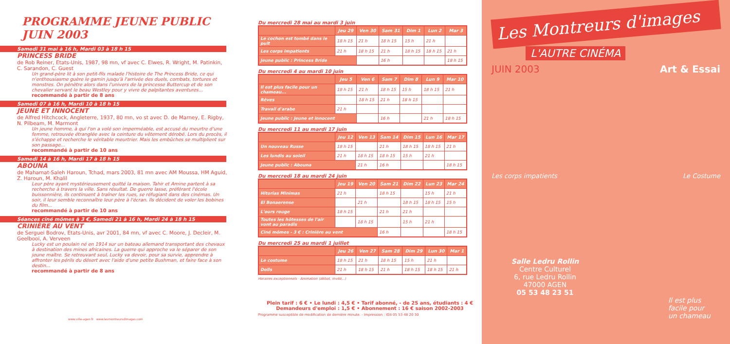PROGRAMME JEUNE PUBLIC JUIN 2003
Samedi 31 mai à 16 h, Mardi 03 à 18 h 15
PRINCESS BRIDE
de Rob Reiner, Etats-Unis, 1987, 98 mn, vf avec C. Elwes, R. Wright, M. Patinkin, C. Sarandon, C. Guest
Un grand-père lit à son petit-fils malade l'histoire de The Princess Bride, ce qui n'enthousiasme guère le gamin jusqu'à l'arrivée des duels, combats, tortures et monstres. On pénètre alors dans l'univers de la princesse Buttercup et de son chevalier servant le beau Westley pour y vivre de palpitantes aventures…
recommandé à partir de 8 ans
Samedi 07 à 16 h, Mardi 10 à 18 h 15
JEUNE ET INNOCENT
de Alfred Hitchcock, Angleterre, 1937, 80 mn, vo st avec D. de Marney, E. Rigby, N. Pilbeam, M. Marmont
Un jeune homme, à qui l'on a volé son imperméable, est accusé du meurtre d'une femme, retrouvée étranglée avec la ceinture du vêtement dérobé. Lors du procès, il s'échappe et recherche le véritable meurtrier. Mais les embûches se multiplient sur son passage...
recommandé à partir de 10 ans
Samedi 14 à 16 h, Mardi 17 à 18 h 15
ABOUNA
de Mahamat-Saleh Haroun, Tchad, mars 2003, 81 mn avec AM Moussa, HM Aguid, Z. Haroun, M. Khalil
Leur père ayant mystérieusement quitté la maison, Tahir et Amine partent à sa recherche à travers la ville. Sans résultat. De guerre lasse, préférant l'école buissonnière, ils continuent à traîner les rues, se réfugiant dans des cinémas. Un soir, il leur semble reconnaître leur père à l'écran. Ils décident de voler les bobines du film...
recommandé à partir de 10 ans
Séances ciné mômes à 3 €, Samedi 21 à 16 h, Mardi 24 à 18 h 15
CRINIÈRE AU VENT
de Serguei Bodrov, Etats-Unis, avr 2001, 84 mn, vf avec C. Moore, J. Decleir, M. Geelbooi, A. Verveen
Lucky est un poulain né en 1914 sur un bateau allemand transportant des chevaux à destination des mines africaines. La guerre qui approche va le séparer de son jeune maître. Se retrouvant seul, Lucky va devoir, pour sa survie, apprendre à affronter les périls du désert avec l'aide d'une petite Bushman, et faire face à son destin...
recommandé à partir de 8 ans
www.ville-agen.fr www.lesmontreursdimages.com
Du mercredi 28 mai au mardi 3 juin
| | Jeu 29 | Ven 30 | Sam 31 | Dim 1 | Lun 2 | Mar 3 |
| --- | --- | --- | --- | --- | --- | --- |
| Le cochon est tombé dans le puit | 18 h 15 | 21 h | 18 h 15 | 15 h | 21 h | |
| Les corps impatients | 21 h | 18 h 15 | 21 h | 18 h 15 | 18 h 15 | 21 h |
| Jeune public : Princess Bride | | | 16 h | | | 18 h 15 |
Du mercredi 4 au mardi 10 juin
| | Jeu 5 | Ven 6 | Sam 7 | Dim 8 | Lun 9 | Mar 10 |
| --- | --- | --- | --- | --- | --- | --- |
| Il est plus facile pour un chameau... | 18 h 15 | 21 h | 18 h 15 | 15 h | 18 h 15 | 21 h |
| Rêves | | 18 h 15 | 21 h | 18 h 15 | | |
| Travail d'arabe | 21 h | | | | | |
| Jeune public : Jeune et innocent | | | 16 h | | 21 h | 18 h 15 |
Du mercredi 11 au mardi 17 juin
| | Jeu 12 | Ven 13 | Sam 14 | Dim 15 | Lun 16 | Mar 17 |
| --- | --- | --- | --- | --- | --- | --- |
| Un nouveau Russe | 18 h 15 | | 21 h | 18 h 15 | 18 h 15 | 21 h |
| Les lundis au soleil | 21 h | 18 h 15 | 18 h 15 | 15 h | 21 h | |
| Jeune public : Abouna | | 21 h | 16 h | | | 18 h 15 |
Du mercredi 18 au mardi 24 juin
| | Jeu 19 | Ven 20 | Sam 21 | Dim 22 | Lun 23 | Mar 24 |
| --- | --- | --- | --- | --- | --- | --- |
| Hitorias Minimas | 21 h | | 18 h 15 | | 15 h | 21 h |
| El Bonaerense | | 21 h | | 18 h 15 | 18 h 15 | 15 h |
| L'ours rouge | 18 h 15 | | 21 h | 21 h | | |
| Toutes les hôtesses de l'air vont au paradis | | 18 h 15 | | 15 h | 21 h | |
| Ciné mômes - 3 € : Crinière au vent | | | 16 h | | | 18 h 15 |
Du mercredi 25 au mardi 1 juillet
| | Jeu 26 | Ven 27 | Sam 28 | Dim 29 | Lun 30 | Mar 1 |
| --- | --- | --- | --- | --- | --- | --- |
| Le costume | 18 h 15 | 21 h | 18 h 15 | 15 h | 21 h | |
| Dolls | 21 h | 18 h 15 | 21 h | 18 h 15 | 18 h 15 | 21 h |
Horaires exceptionnels · Animation (débat, invité,..)
Plein tarif : 6 € • Le lundi : 4,5 € • Tarif abonné, - de 25 ans, étudiants : 4 €
Demandeurs d'emploi : 1,5 € • Abonnement : 16 € saison 2002-2003
Programme susceptible de modification de dernière minute. - Impression : IGS 05 53 48 20 30
Les Montreurs d'images
L'AUTRE CINÉMA
JUIN 2003 Art & Essai
Les corps impatients Le Costume
Salle Ledru Rollin
Centre Culturel
6, rue Ledru Rollin
47000 AGEN
05 53 48 23 51
Il est plus
facile pour
un chameau